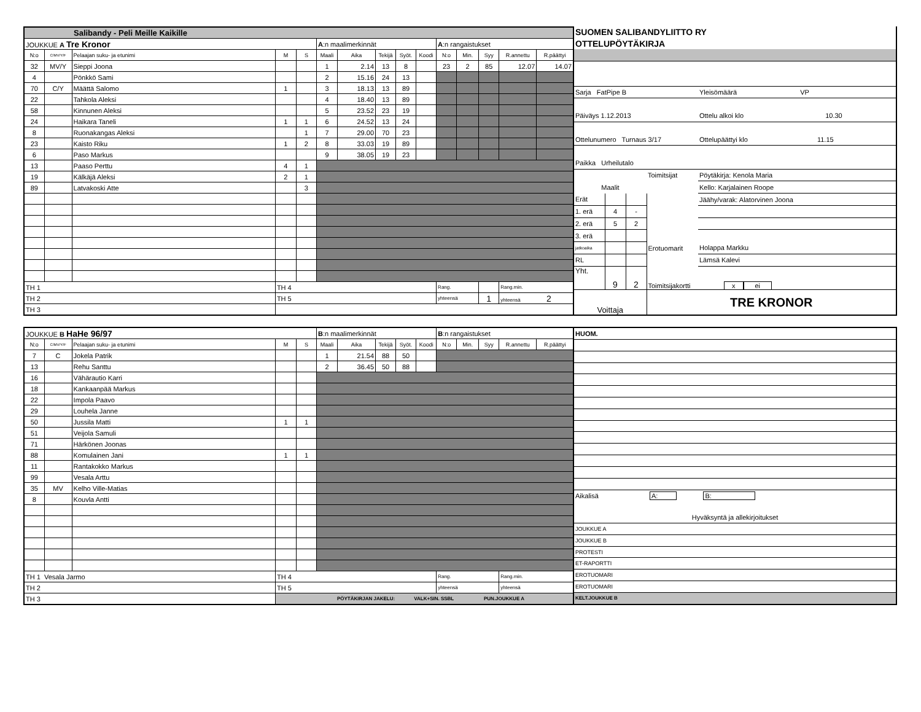| Salibandy - Peli Meille Kaikille | | | | | | | | | | | | | | |
| JOUKKUE A Tre Kronor | | | | | A :n maalimerkinnät | | | | | A :n rangaistukset | | | | |
| N:o | C/MV/Y/F | Pelaajan suku- ja etunimi | M | S | Maali | Aika | Tekijä | Syöt. | Koodi | N:o | Min. | Syy | R.annettu | R.päättyi |
| 32 | MV/Y | Sieppi Joona | | | 1 | 2.14 | 13 | 8 | | 23 | 2 | 85 | 12.07 | 14.07 |
| 4 | | Pönkkö Sami | | | 2 | 15.16 | 24 | 13 | | | | | | |
| 70 | C/Y | Määttä Salomo | 1 | | 3 | 18.13 | 13 | 89 | | | | | | |
| 22 | | Tahkola Aleksi | | | 4 | 18.40 | 13 | 89 | | | | | | |
| 58 | | Kinnunen Aleksi | | | 5 | 23.52 | 23 | 19 | | | | | | |
| 24 | | Haikara Taneli | 1 | 1 | 6 | 24.52 | 13 | 24 | | | | | | |
| 8 | | Ruonakangas Aleksi | | 1 | 7 | 29.00 | 70 | 23 | | | | | | |
| 23 | | Kaisto Riku | 1 | 2 | 8 | 33.03 | 19 | 89 | | | | | | |
| 6 | | Paso Markus | | | 9 | 38.05 | 19 | 23 | | | | | | |
| 13 | | Paaso Perttu | 4 | 1 | | | | | | | | | | |
| 19 | | Kälkäjä Aleksi | 2 | 1 | | | | | | | | | | |
| 89 | | Latvakoski Atte | | 3 | | | | | | | | | | |
| TH 1 | | | TH 4 | | | | | | | Rang. | | | Rang.min. | |
| TH 2 | | | TH 5 | | | | | | | yhteensä | | 1 | yhteensä 2 | |
| TH 3 | | | | | | | | | | | | | | |
| SUOMEN SALIBANDYLIITTO RY | | | | |
| OTTELUPÖYTÄKIRJA | | | | |
| Sarja FatPipe B | | | | Yleisömäärä VP |
| Päiväys 1.12.2013 | | | | Ottelu alkoi klo 10.30 |
| Ottelunumero Turnaus 3/17 | | | | Ottelupäättyi klo 11.15 |
| Paikka Urheilutalo | | | | |
| | | | Toimitsijat | Pöytäkirja: Kenola Maria |
| Maalit | | | | Kello: Karjalainen Roope |
| Erät | | | | Jäähy/varak: Alatorvinen Joona |
| 1. erä | 4 | - | | |
| 2. erä | 5 | 2 | | |
| 3. erä | | | | |
| jatkoaika | | | Erotuomarit | Holappa Markku |
| RL | | | | Lämsä Kalevi |
| Yht. | 9 | 2 | Toimitsijakortti | x ei |
| Voittaja | | | TRE KRONOR | |
| JOUKKUE B HaHe 96/97 | | | | | B :n maalimerkinnät | | | | | B :n rangaistukset | | | | |
| N:o | C/MV/Y/F | Pelaajan suku- ja etunimi | M | S | Maali | Aika | Tekijä | Syöt. | Koodi | N:o | Min. | Syy | R.annettu | R.päättyi |
| 7 | C | Jokela Patrik | | | 1 | 21.54 | 88 | 50 | | | | | | |
| 13 | | Rehu Santtu | | | 2 | 36.45 | 50 | 88 | | | | | | |
| 16 | | Vähärautio Karri | | | | | | | | | | | | |
| 18 | | Kankaanpää Markus | | | | | | | | | | | | |
| 22 | | Impola Paavo | | | | | | | | | | | | |
| 29 | | Louhela Janne | | | | | | | | | | | | |
| 50 | | Jussila Matti | 1 | 1 | | | | | | | | | | |
| 51 | | Veijola Samuli | | | | | | | | | | | | |
| 71 | | Härkönen Joonas | | | | | | | | | | | | |
| 88 | | Komulainen Jani | 1 | 1 | | | | | | | | | | |
| 11 | | Rantakokko Markus | | | | | | | | | | | | |
| 99 | | Vesala Arttu | | | | | | | | | | | | |
| 35 | MV | Kelho Ville-Matias | | | | | | | | | | | | |
| 8 | | Kouvla Antti | | | | | | | | | | | | |
| TH 1 Vesala Jarmo | | | TH 4 | | | | | | | Rang. | | | Rang.min. | |
| TH 2 | | | TH 5 | | | | | | | yhteensä | | | yhteensä | |
| TH 3 | | | PÖYTÄKIRJAN JAKELU: VALK+SIN. SSBL PUN.JOUKKUE A | | | | | | | | | | | |
| HUOM. | |
| Aikalisä A: B: | |
| Hyväksyntä ja allekirjoitukset | |
| JOUKKUE A | |
| JOUKKUE B | |
| PROTESTI | |
| ET-RAPORTTI | |
| EROTUOMARI | |
| EROTUOMARI | |
| KELT.JOUKKUE B | |